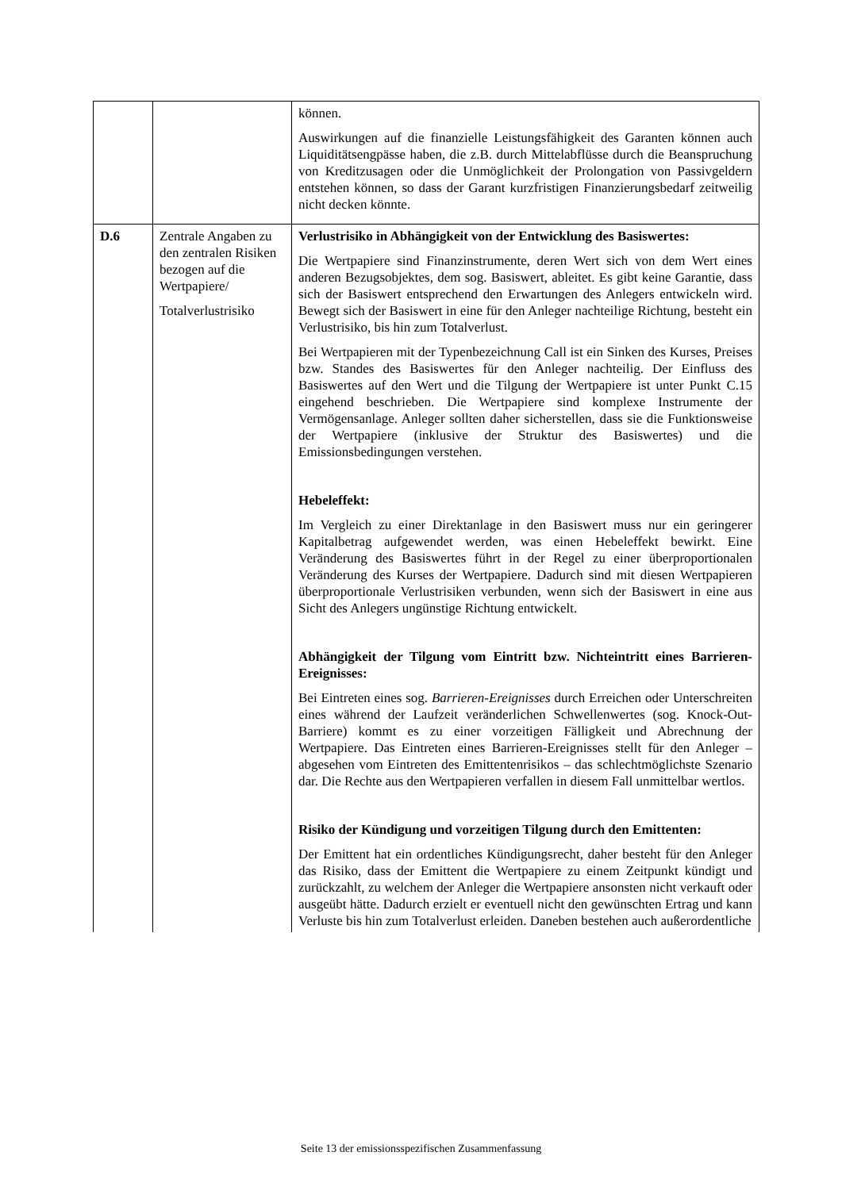| | | können. Auswirkungen auf die finanzielle Leistungsfähigkeit des Garanten können auch Liquiditätsengpässe haben, die z.B. durch Mittelabflüsse durch die Beanspruchung von Kreditzusagen oder die Unmöglichkeit der Prolongation von Passivgeldern entstehen können, so dass der Garant kurzfristigen Finanzierungsbedarf zeitweilig nicht decken könnte. |
| D.6 | Zentrale Angaben zu den zentralen Risiken bezogen auf die Wertpapiere/ Totalverlustrisiko | Verlustrisiko in Abhängigkeit von der Entwicklung des Basiswertes: Die Wertpapiere sind Finanzinstrumente, deren Wert sich von dem Wert eines anderen Bezugsobjektes, dem sog. Basiswert, ableitet. Es gibt keine Garantie, dass sich der Basiswert entsprechend den Erwartungen des Anlegers entwickeln wird. Bewegt sich der Basiswert in eine für den Anleger nachteilige Richtung, besteht ein Verlustrisiko, bis hin zum Totalverlust. Bei Wertpapieren mit der Typenbezeichnung Call ist ein Sinken des Kurses, Preises bzw. Standes des Basiswertes für den Anleger nachteilig. Der Einfluss des Basiswertes auf den Wert und die Tilgung der Wertpapiere ist unter Punkt C.15 eingehend beschrieben. Die Wertpapiere sind komplexe Instrumente der Vermögensanlage. Anleger sollten daher sicherstellen, dass sie die Funktionsweise der Wertpapiere (inklusive der Struktur des Basiswertes) und die Emissionsbedingungen verstehen. Hebeleffekt: Im Vergleich zu einer Direktanlage in den Basiswert muss nur ein geringerer Kapitalbetrag aufgewendet werden, was einen Hebeleffekt bewirkt. Eine Veränderung des Basiswertes führt in der Regel zu einer überproportionalen Veränderung des Kurses der Wertpapiere. Dadurch sind mit diesen Wertpapieren überproportionale Verlustrisiken verbunden, wenn sich der Basiswert in eine aus Sicht des Anlegers ungünstige Richtung entwickelt. Abhängigkeit der Tilgung vom Eintritt bzw. Nichteintritt eines Barrieren-Ereignisses: Bei Eintreten eines sog. Barrieren-Ereignisses durch Erreichen oder Unterschreiten eines während der Laufzeit veränderlichen Schwellenwertes (sog. Knock-Out-Barriere) kommt es zu einer vorzeitigen Fälligkeit und Abrechnung der Wertpapiere. Das Eintreten eines Barrieren-Ereignisses stellt für den Anleger – abgesehen vom Eintreten des Emittentenrisikos – das schlechtmöglichste Szenario dar. Die Rechte aus den Wertpapieren verfallen in diesem Fall unmittelbar wertlos. Risiko der Kündigung und vorzeitigen Tilgung durch den Emittenten: Der Emittent hat ein ordentliches Kündigungsrecht, daher besteht für den Anleger das Risiko, dass der Emittent die Wertpapiere zu einem Zeitpunkt kündigt und zurückzahlt, zu welchem der Anleger die Wertpapiere ansonsten nicht verkauft oder ausgeübt hätte. Dadurch erzielt er eventuell nicht den gewünschten Ertrag und kann Verluste bis hin zum Totalverlust erleiden. Daneben bestehen auch außerordentliche |
Seite 13 der emissionsspezifischen Zusammenfassung